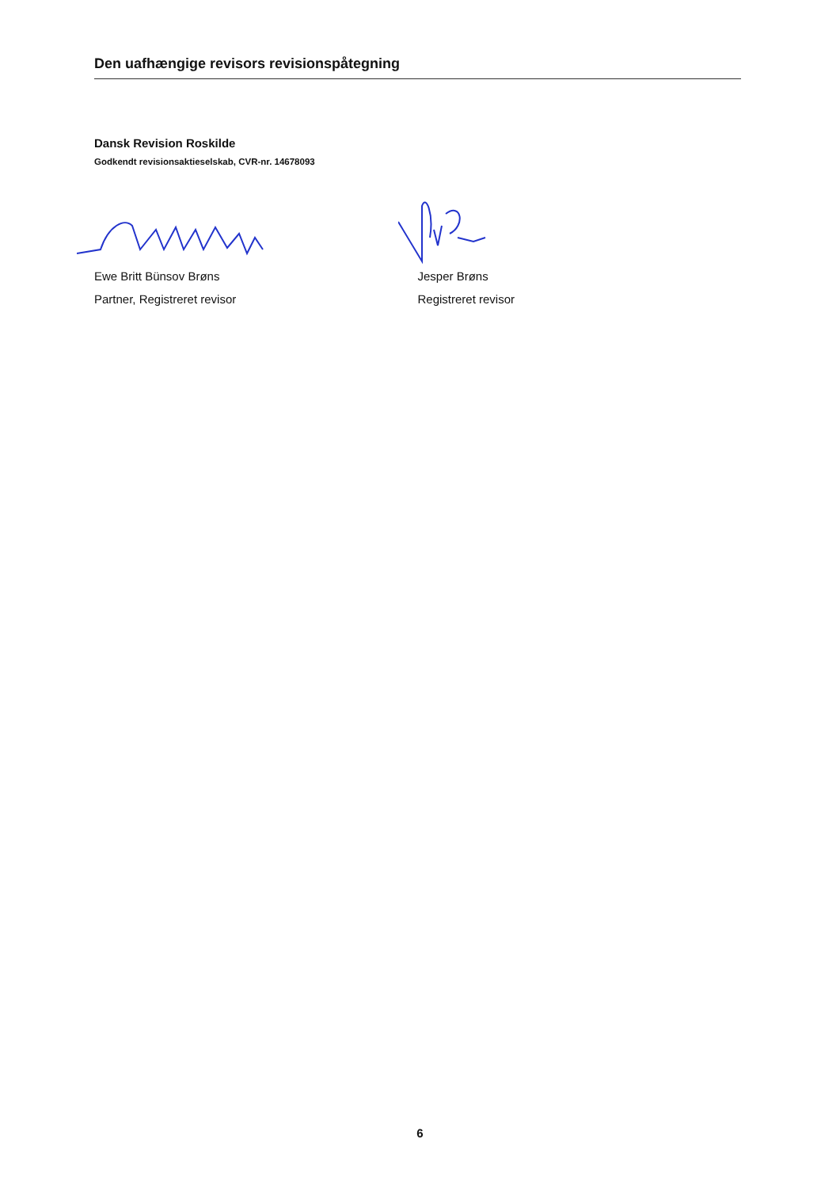Den uafhængige revisors revisionspåtegning
Dansk Revision Roskilde
Godkendt revisionsaktieselskab, CVR-nr. 14678093
Ewe Britt Bünsov Brøns
Partner, Registreret revisor
Jesper Brøns
Registreret revisor
6